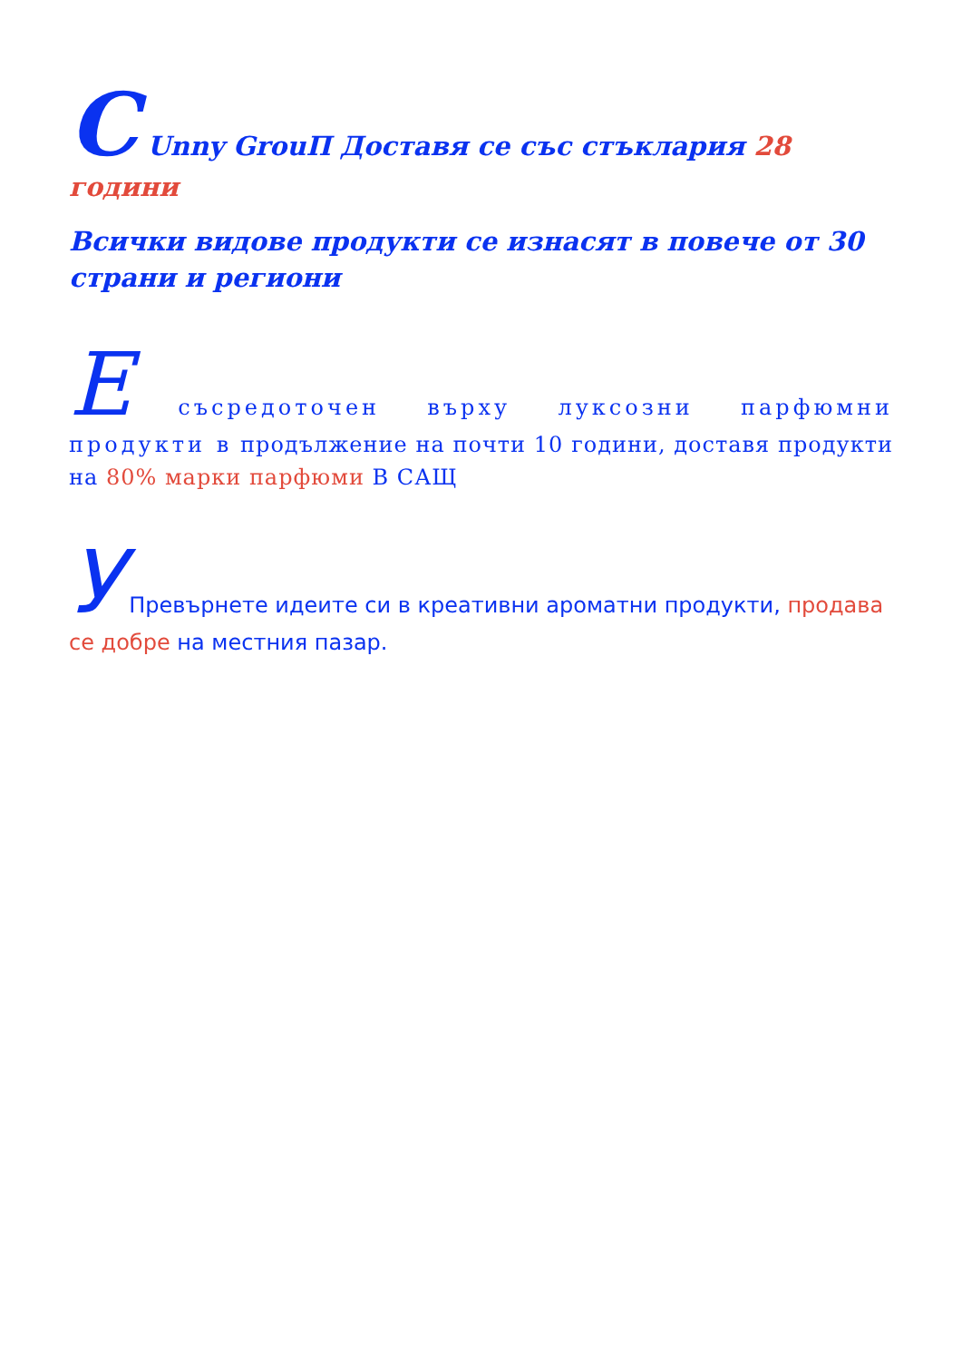C Unny GrouП Доставя се със стъклария 28 години
Всички видове продукти се изнасят в повече от 30 страни и региони
E съсредоточен върху луксозни парфюмни продукти в продължение на почти 10 години, доставя продукти на 80% марки парфюми В САЩ
У Превърнете идеите си в креативни ароматни продукти, продава се добре на местния пазар.